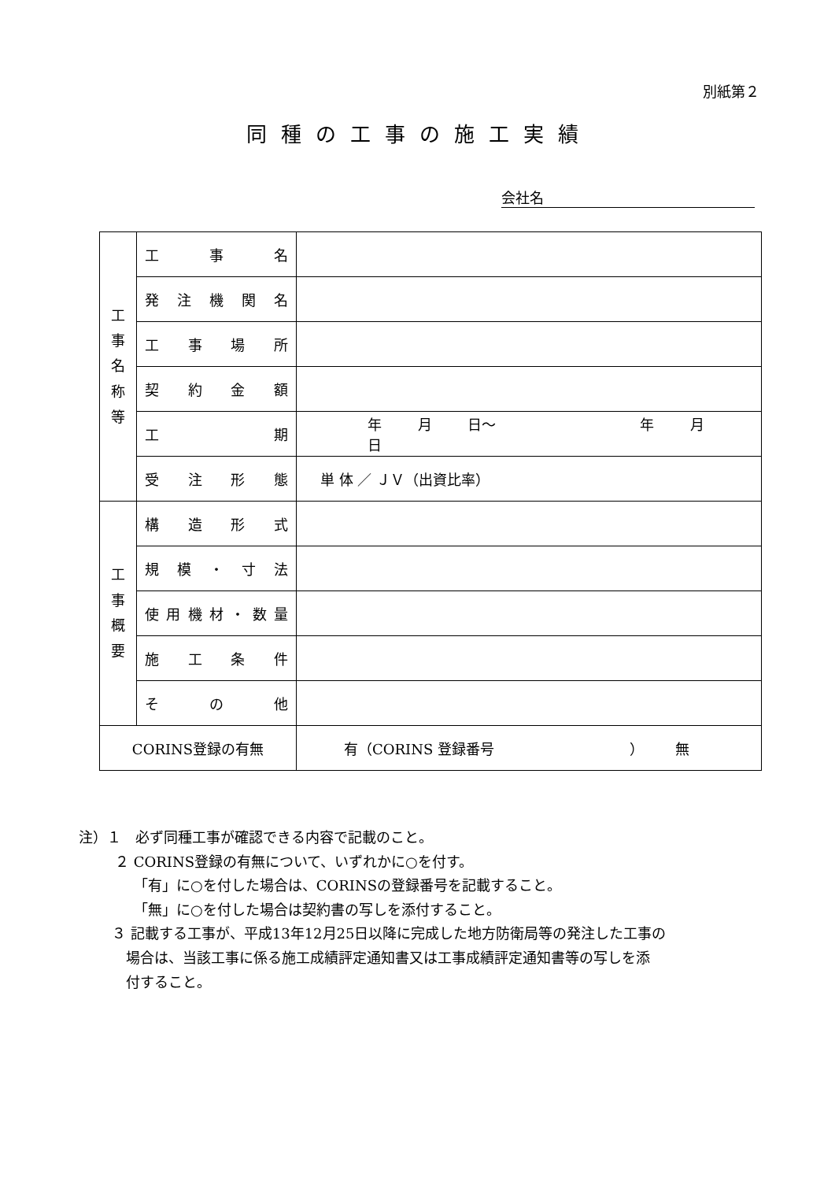別紙第２
同種の工事の施工実績
会社名
| 工 事 名 称 等 | 工 事 名 | |
| | 発 注 機 関 名 | |
| | 工 事 場 所 | |
| | 契 約 金 額 | |
| | 工 期 | 年 月 日～ 年 月 日 |
| | 受 注 形 態 | 単 体 ／ ＪＶ（出資比率） |
| 工 事 概 要 | 構 造 形 式 | |
| | 規 模 ・ 寸 法 | |
| | 使 用 機 材 ・ 数 量 | |
| | 施 工 条 件 | |
| | そ の 他 | |
| CORINS登録の有無 | | 有（CORINS 登録番号 ） 無 |
注）１　必ず同種工事が確認できる内容で記載のこと。
２ CORINS登録の有無について、いずれかに○を付す。
「有」に○を付した場合は、CORINSの登録番号を記載すること。
「無」に○を付した場合は契約書の写しを添付すること。
３ 記載する工事が、平成13年12月25日以降に完成した地方防衛局等の発注した工事の
場合は、当該工事に係る施工成績評定通知書又は工事成績評定通知書等の写しを添
付すること。